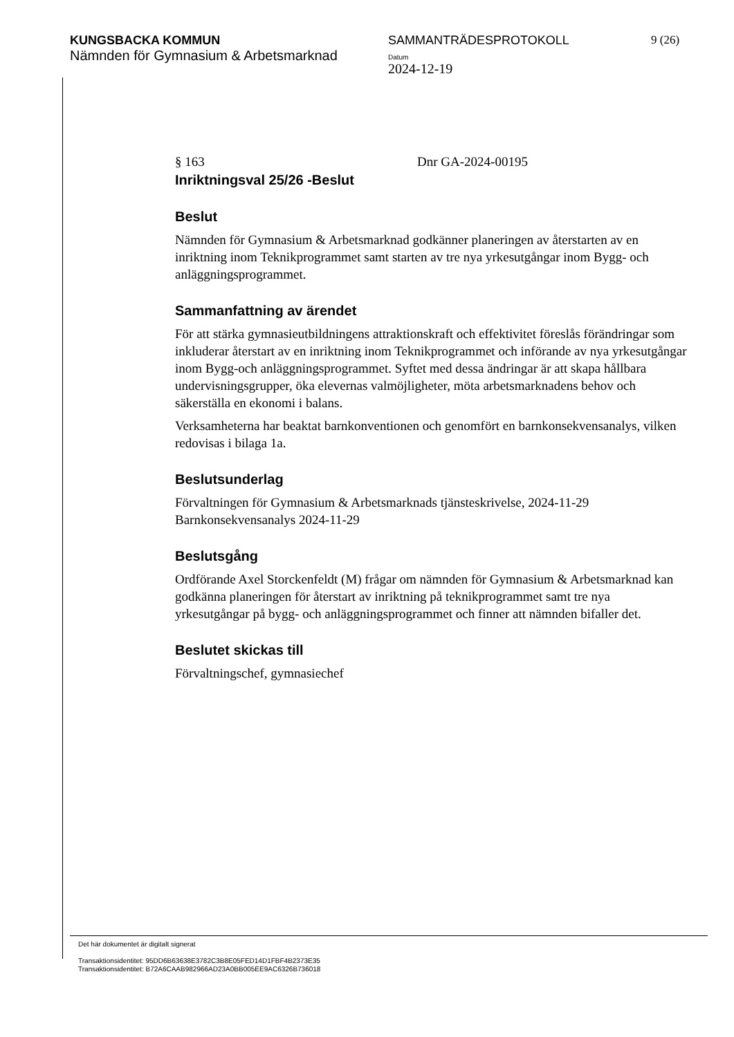KUNGSBACKA KOMMUN
Nämnden för Gymnasium & Arbetsmarknad
SAMMANTRÄDESPROTOKOLL
Datum
2024-12-19
9 (26)
§ 163 Dnr GA-2024-00195
Inriktningsval 25/26 -Beslut
Beslut
Nämnden för Gymnasium & Arbetsmarknad godkänner planeringen av återstarten av en inriktning inom Teknikprogrammet samt starten av tre nya yrkesutgångar inom Bygg- och anläggningsprogrammet.
Sammanfattning av ärendet
För att stärka gymnasieutbildningens attraktionskraft och effektivitet föreslås förändringar som inkluderar återstart av en inriktning inom Teknikprogrammet och införande av nya yrkesutgångar inom Bygg-och anläggningsprogrammet. Syftet med dessa ändringar är att skapa hållbara undervisningsgrupper, öka elevernas valmöjligheter, möta arbetsmarknadens behov och säkerställa en ekonomi i balans.
Verksamheterna har beaktat barnkonventionen och genomfört en barnkonsekvensanalys, vilken redovisas i bilaga 1a.
Beslutsunderlag
Förvaltningen för Gymnasium & Arbetsmarknads tjänsteskrivelse, 2024-11-29
Barnkonsekvensanalys 2024-11-29
Beslutsgång
Ordförande Axel Storckenfeldt (M) frågar om nämnden för Gymnasium & Arbetsmarknad kan godkänna planeringen för återstart av inriktning på teknikprogrammet samt tre nya yrkesutgångar på bygg- och anläggningsprogrammet och finner att nämnden bifaller det.
Beslutet skickas till
Förvaltningschef, gymnasiechef
Det här dokumentet är digitalt signerat
Transaktionsidentitet: 95DD6B63638E3782C3B8E05FED14D1FBF4B2373E35
Transaktionsidentitet: B72A6CAAB982966AD23A0BB005EE9AC6326B736018